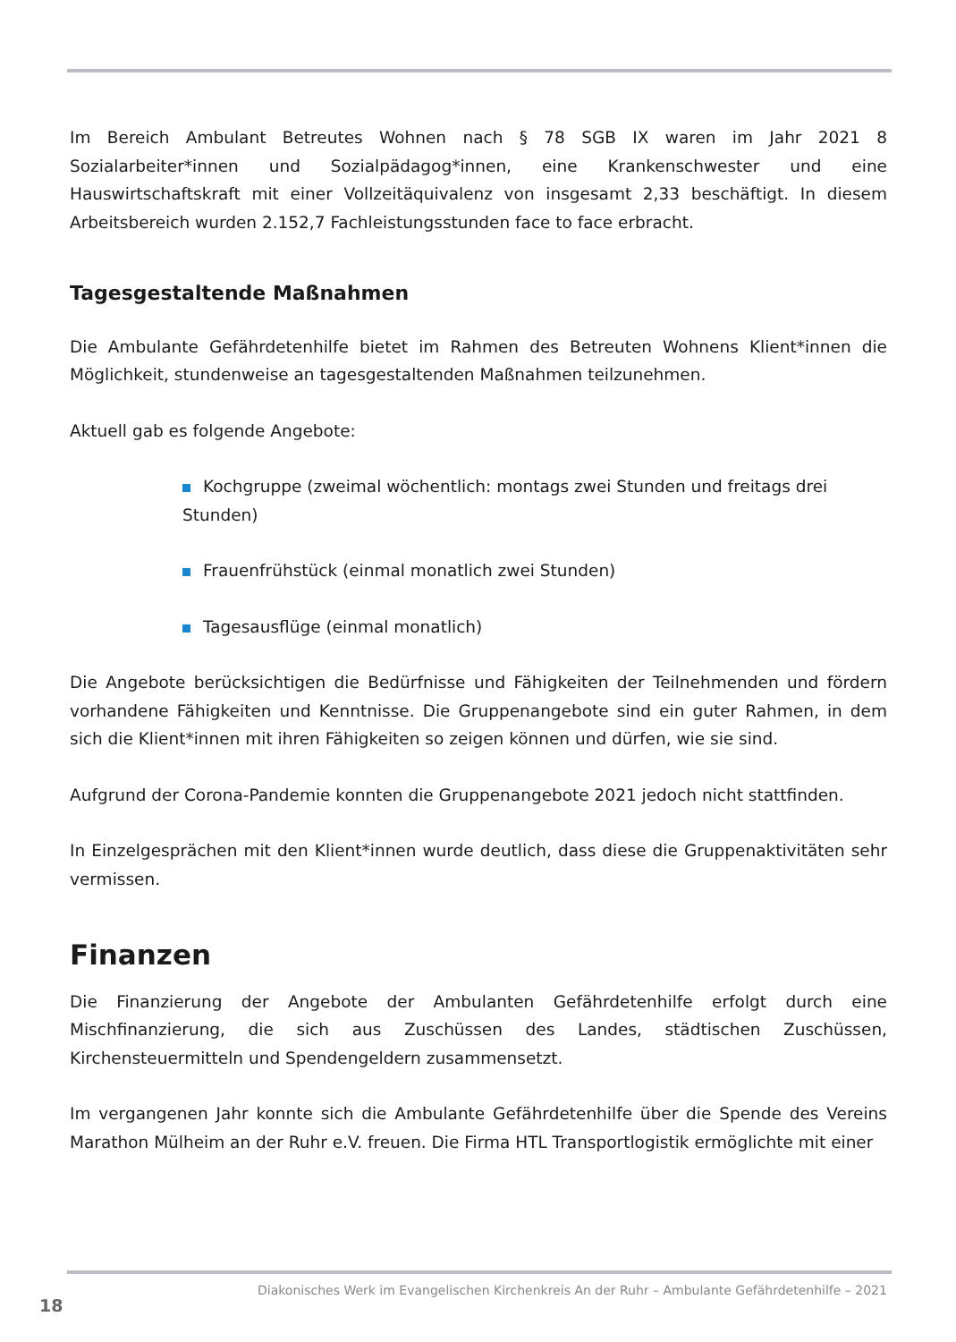Im Bereich Ambulant Betreutes Wohnen nach § 78 SGB IX waren im Jahr 2021 8 Sozialarbeiter*innen und Sozialpädagog*innen, eine Krankenschwester und eine Hauswirtschaftskraft mit einer Vollzeitäquivalenz von insgesamt 2,33 beschäftigt. In diesem Arbeitsbereich wurden 2.152,7 Fachleistungsstunden face to face erbracht.
Tagesgestaltende Maßnahmen
Die Ambulante Gefährdetenhilfe bietet im Rahmen des Betreuten Wohnens Klient*innen die Möglichkeit, stundenweise an tagesgestaltenden Maßnahmen teilzunehmen.
Aktuell gab es folgende Angebote:
Kochgruppe (zweimal wöchentlich: montags zwei Stunden und freitags drei Stunden)
Frauenfrühstück (einmal monatlich zwei Stunden)
Tagesausflüge (einmal monatlich)
Die Angebote berücksichtigen die Bedürfnisse und Fähigkeiten der Teilnehmenden und fördern vorhandene Fähigkeiten und Kenntnisse. Die Gruppenangebote sind ein guter Rahmen, in dem sich die Klient*innen mit ihren Fähigkeiten so zeigen können und dürfen, wie sie sind.
Aufgrund der Corona-Pandemie konnten die Gruppenangebote 2021 jedoch nicht stattfinden.
In Einzelgesprächen mit den Klient*innen wurde deutlich, dass diese die Gruppenaktivitäten sehr vermissen.
Finanzen
Die Finanzierung der Angebote der Ambulanten Gefährdetenhilfe erfolgt durch eine Mischfinanzierung, die sich aus Zuschüssen des Landes, städtischen Zuschüssen, Kirchensteuermitteln und Spendengeldern zusammensetzt.
Im vergangenen Jahr konnte sich die Ambulante Gefährdetenhilfe über die Spende des Vereins Marathon Mülheim an der Ruhr e.V. freuen. Die Firma HTL Transportlogistik ermöglichte mit einer
Diakonisches Werk im Evangelischen Kirchenkreis An der Ruhr – Ambulante Gefährdetenhilfe – 2021
18